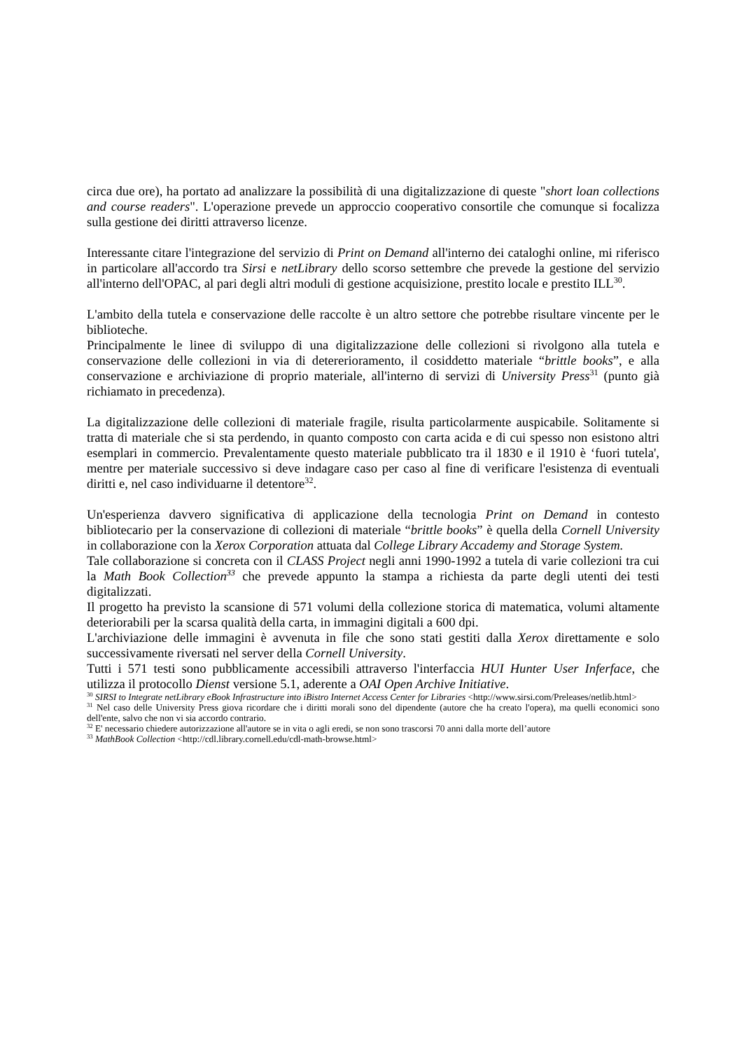circa due ore), ha portato ad analizzare la possibilità di una digitalizzazione di queste "short loan collections and course readers". L'operazione prevede un approccio cooperativo consortile che comunque si focalizza sulla gestione dei diritti attraverso licenze.
Interessante citare l'integrazione del servizio di Print on Demand all'interno dei cataloghi online, mi riferisco in particolare all'accordo tra Sirsi e netLibrary dello scorso settembre che prevede la gestione del servizio all'interno dell'OPAC, al pari degli altri moduli di gestione acquisizione, prestito locale e prestito ILL<sup>30</sup>.
L'ambito della tutela e conservazione delle raccolte è un altro settore che potrebbe risultare vincente per le biblioteche.
Principalmente le linee di sviluppo di una digitalizzazione delle collezioni si rivolgono alla tutela e conservazione delle collezioni in via di detererioramento, il cosiddetto materiale “brittle books”, e alla conservazione e archiviazione di proprio materiale, all'interno di servizi di University Press<sup>31</sup> (punto già richiamato in precedenza).
La digitalizzazione delle collezioni di materiale fragile, risulta particolarmente auspicabile. Solitamente si tratta di materiale che si sta perdendo, in quanto composto con carta acida e di cui spesso non esistono altri esemplari in commercio. Prevalentamente questo materiale pubblicato tra il 1830 e il 1910 è ‘fuori tutela', mentre per materiale successivo si deve indagare caso per caso al fine di verificare l'esistenza di eventuali diritti e, nel caso individuarne il detentore<sup>32</sup>.
Un'esperienza davvero significativa di applicazione della tecnologia Print on Demand in contesto bibliotecario per la conservazione di collezioni di materiale “brittle books” è quella della Cornell University in collaborazione con la Xerox Corporation attuata dal College Library Accademy and Storage System.
Tale collaborazione si concreta con il CLASS Project negli anni 1990-1992 a tutela di varie collezioni tra cui la Math Book Collection<sup>33</sup> che prevede appunto la stampa a richiesta da parte degli utenti dei testi digitalizzati.
Il progetto ha previsto la scansione di 571 volumi della collezione storica di matematica, volumi altamente deteriorabili per la scarsa qualità della carta, in immagini digitali a 600 dpi.
L'archiviazione delle immagini è avvenuta in file che sono stati gestiti dalla Xerox direttamente e solo successivamente riversati nel server della Cornell University.
Tutti i 571 testi sono pubblicamente accessibili attraverso l'interfaccia HUI Hunter User Inferface, che utilizza il protocollo Dienst versione 5.1, aderente a OAI Open Archive Initiative.
<sup>30</sup> SIRSI to Integrate netLibrary eBook Infrastructure into iBistro Internet Access Center for Libraries <http://www.sirsi.com/Preleases/netlib.html>
<sup>31</sup> Nel caso delle University Press giova ricordare che i diritti morali sono del dipendente (autore che ha creato l'opera), ma quelli economici sono dell'ente, salvo che non vi sia accordo contrario.
<sup>32</sup> E' necessario chiedere autorizzazione all'autore se in vita o agli eredi, se non sono trascorsi 70 anni dalla morte dell’autore
<sup>33</sup> MathBook Collection <http://cdl.library.cornell.edu/cdl-math-browse.html>